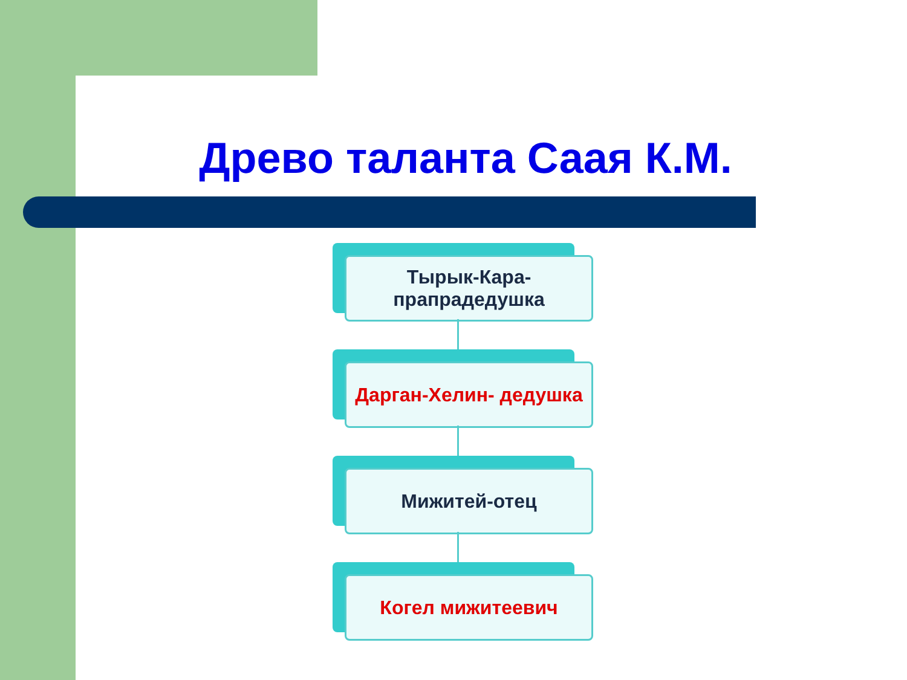Древо таланта Саая К.М.
Тырык-Кара-
прапрадедушка
Дарган-Хелин- дедушка
Мижитей-отец
Когел мижитеевич